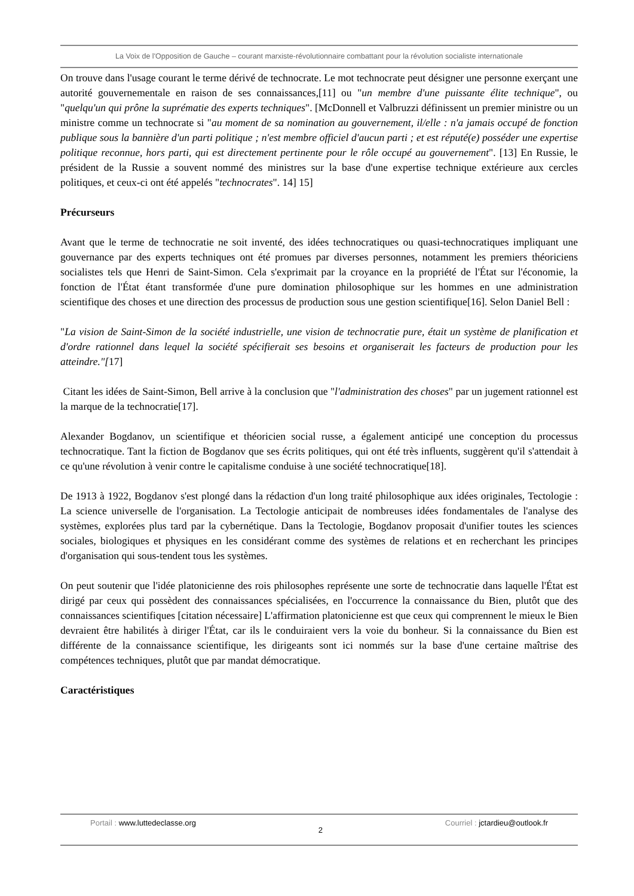La Voix de l'Opposition de Gauche – courant marxiste-révolutionnaire combattant pour la révolution socialiste internationale
On trouve dans l'usage courant le terme dérivé de technocrate. Le mot technocrate peut désigner une personne exerçant une autorité gouvernementale en raison de ses connaissances,[11] ou "un membre d'une puissante élite technique", ou "quelqu'un qui prône la suprématie des experts techniques". [McDonnell et Valbruzzi définissent un premier ministre ou un ministre comme un technocrate si "au moment de sa nomination au gouvernement, il/elle : n'a jamais occupé de fonction publique sous la bannière d'un parti politique ; n'est membre officiel d'aucun parti ; et est réputé(e) posséder une expertise politique reconnue, hors parti, qui est directement pertinente pour le rôle occupé au gouvernement". [13] En Russie, le président de la Russie a souvent nommé des ministres sur la base d'une expertise technique extérieure aux cercles politiques, et ceux-ci ont été appelés "technocrates". 14] 15]
Précurseurs
Avant que le terme de technocratie ne soit inventé, des idées technocratiques ou quasi-technocratiques impliquant une gouvernance par des experts techniques ont été promues par diverses personnes, notamment les premiers théoriciens socialistes tels que Henri de Saint-Simon. Cela s'exprimait par la croyance en la propriété de l'État sur l'économie, la fonction de l'État étant transformée d'une pure domination philosophique sur les hommes en une administration scientifique des choses et une direction des processus de production sous une gestion scientifique[16]. Selon Daniel Bell :
"La vision de Saint-Simon de la société industrielle, une vision de technocratie pure, était un système de planification et d'ordre rationnel dans lequel la société spécifierait ses besoins et organiserait les facteurs de production pour les atteindre."[17]
Citant les idées de Saint-Simon, Bell arrive à la conclusion que "l'administration des choses" par un jugement rationnel est la marque de la technocratie[17].
Alexander Bogdanov, un scientifique et théoricien social russe, a également anticipé une conception du processus technocratique. Tant la fiction de Bogdanov que ses écrits politiques, qui ont été très influents, suggèrent qu'il s'attendait à ce qu'une révolution à venir contre le capitalisme conduise à une société technocratique[18].
De 1913 à 1922, Bogdanov s'est plongé dans la rédaction d'un long traité philosophique aux idées originales, Tectologie : La science universelle de l'organisation. La Tectologie anticipait de nombreuses idées fondamentales de l'analyse des systèmes, explorées plus tard par la cybernétique. Dans la Tectologie, Bogdanov proposait d'unifier toutes les sciences sociales, biologiques et physiques en les considérant comme des systèmes de relations et en recherchant les principes d'organisation qui sous-tendent tous les systèmes.
On peut soutenir que l'idée platonicienne des rois philosophes représente une sorte de technocratie dans laquelle l'État est dirigé par ceux qui possèdent des connaissances spécialisées, en l'occurrence la connaissance du Bien, plutôt que des connaissances scientifiques [citation nécessaire] L'affirmation platonicienne est que ceux qui comprennent le mieux le Bien devraient être habilités à diriger l'État, car ils le conduiraient vers la voie du bonheur. Si la connaissance du Bien est différente de la connaissance scientifique, les dirigeants sont ici nommés sur la base d'une certaine maîtrise des compétences techniques, plutôt que par mandat démocratique.
Caractéristiques
Portail : www.luttedeclasse.org 2 Courriel : jctardieu@outlook.fr